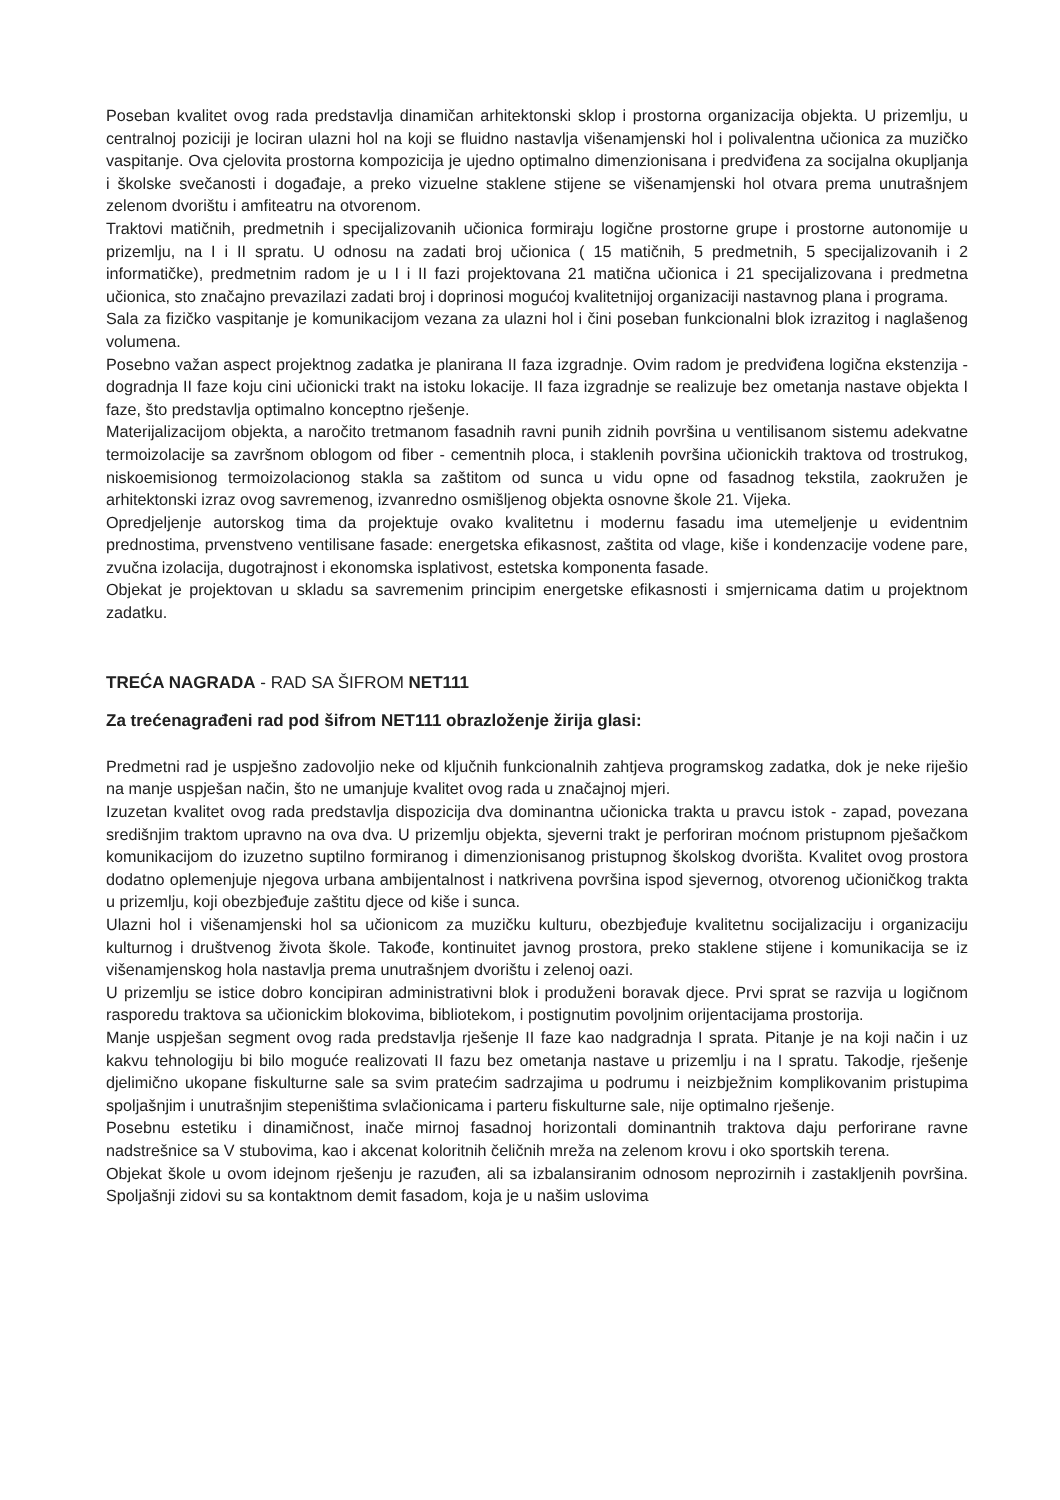Poseban kvalitet ovog rada predstavlja dinamičan arhitektonski sklop i prostorna organizacija objekta. U prizemlju, u centralnoj poziciji je lociran ulazni hol na koji se fluidno nastavlja višenamjenski hol i polivalentna učionica za muzičko vaspitanje. Ova cjelovita prostorna kompozicija je ujedno optimalno dimenzionisana i predviđena za socijalna okupljanja i školske svečanosti i događaje, a preko vizuelne staklene stijene se višenamjenski hol otvara prema unutrašnjem zelenom dvorištu i amfiteatru na otvorenom.
Traktovi matičnih, predmetnih i specijalizovanih učionica formiraju logične prostorne grupe i prostorne autonomije u prizemlju, na I i II spratu. U odnosu na zadati broj učionica ( 15 matičnih, 5 predmetnih, 5 specijalizovanih i 2 informatičke), predmetnim radom je u I i II fazi projektovana 21 matična učionica i 21 specijalizovana i predmetna učionica, sto značajno prevazilazi zadati broj i doprinosi mogućoj kvalitetnijoj organizaciji nastavnog plana i programa.
Sala za fizičko vaspitanje je komunikacijom vezana za ulazni hol i čini poseban funkcionalni blok izrazitog i naglašenog volumena.
Posebno važan aspect projektnog zadatka je planirana II faza izgradnje. Ovim radom je predviđena logična ekstenzija - dogradnja II faze koju cini učionicki trakt na istoku lokacije. II faza izgradnje se realizuje bez ometanja nastave objekta I faze, što predstavlja optimalno konceptno rješenje.
Materijalizacijom objekta, a naročito tretmanom fasadnih ravni punih zidnih površina u ventilisanom sistemu adekvatne termoizolacije sa završnom oblogom od fiber - cementnih ploca, i staklenih površina učionickih traktova od trostrukog, niskoemisionog termoizolacionog stakla sa zaštitom od sunca u vidu opne od fasadnog tekstila, zaokružen je arhitektonski izraz ovog savremenog, izvanredno osmišljenog objekta osnovne škole 21. Vijeka.
Opredjeljenje autorskog tima da projektuje ovako kvalitetnu i modernu fasadu ima utemeljenje u evidentnim prednostima, prvenstveno ventilisane fasade: energetska efikasnost, zaštita od vlage, kiše i kondenzacije vodene pare, zvučna izolacija, dugotrajnost i ekonomska isplativost, estetska komponenta fasade.
Objekat je projektovan u skladu sa savremenim principim energetske efikasnosti i smjernicama datim u projektnom zadatku.
TREĆA NAGRADA - RAD SA ŠIFROM NET111
Za trećenagrađeni rad pod šifrom NET111 obrazloženje žirija glasi:
Predmetni rad je uspješno zadovoljio neke od ključnih funkcionalnih zahtjeva programskog zadatka, dok je neke riješio na manje uspješan način, što ne umanjuje kvalitet ovog rada u značajnoj mjeri.
Izuzetan kvalitet ovog rada predstavlja dispozicija dva dominantna učionicka trakta u pravcu istok - zapad, povezana središnjim traktom upravno na ova dva. U prizemlju objekta, sjeverni trakt je perforiran moćnom pristupnom pješačkom komunikacijom do izuzetno suptilno formiranog i dimenzionisanog pristupnog školskog dvorišta. Kvalitet ovog prostora dodatno oplemenjuje njegova urbana ambijentalnost i natkrivena površina ispod sjevernog, otvorenog učioničkog trakta u prizemlju, koji obezbjeđuje zaštitu djece od kiše i sunca.
Ulazni hol i višenamjenski hol sa učionicom za muzičku kulturu, obezbjeđuje kvalitetnu socijalizaciju i organizaciju kulturnog i društvenog života škole. Takođe, kontinuitet javnog prostora, preko staklene stijene i komunikacija se iz višenamjenskog hola nastavlja prema unutrašnjem dvorištu i zelenoj oazi.
U prizemlju se istice dobro koncipiran administrativni blok i produženi boravak djece. Prvi sprat se razvija u logičnom rasporedu traktova sa učionickim blokovima, bibliotekom, i postignutim povoljnim orijentacijama prostorija.
Manje uspješan segment ovog rada predstavlja rješenje II faze kao nadgradnja I sprata. Pitanje je na koji način i uz kakvu tehnologiju bi bilo moguće realizovati II fazu bez ometanja nastave u prizemlju i na I spratu. Takodje, rješenje djelimično ukopane fiskulturne sale sa svim pratećim sadrzajima u podrumu i neizbježnim komplikovanim pristupima spoljašnjim i unutrašnjim stepeništima svlačionicama i parteru fiskulturne sale, nije optimalno rješenje.
Posebnu estetiku i dinamičnost, inače mirnoj fasadnoj horizontali dominantnih traktova daju perforirane ravne nadstrešnice sa V stubovima, kao i akcenat koloritnih čeličnih mreža na zelenom krovu i oko sportskih terena.
Objekat škole u ovom idejnom rješenju je razuđen, ali sa izbalansiranim odnosom neprozirnih i zastakljenih površina. Spoljašnji zidovi su sa kontaktnom demit fasadom, koja je u našim uslovima